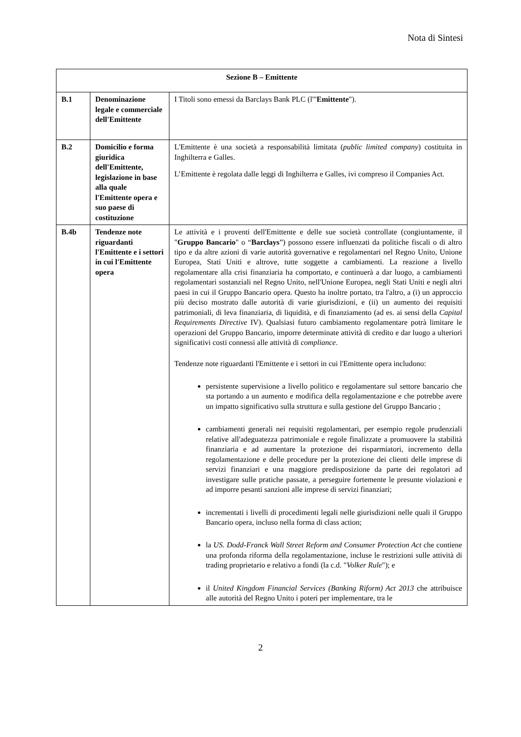Nota di Sintesi
| Sezione B – Emittente | | |
| B.1 | Denominazione legale e commerciale dell'Emittente | I Titoli sono emessi da Barclays Bank PLC (l'" Emittente "). |
| B.2 | Domicilio e forma giuridica dell'Emittente, legislazione in base alla quale l'Emittente opera e suo paese di costituzione | L'Emittente è una società a responsabilità limitata ( public limited company ) costituita in Inghilterra e Galles. L’Emittente è regolata dalle leggi di Inghilterra e Galles, ivi compreso il Companies Act. |
| B.4b | Tendenze note riguardanti l'Emittente e i settori in cui l'Emittente opera | Le attività e i proventi dell'Emittente e delle sue società controllate (congiuntamente, il " Gruppo Bancario " o “ Barclays ”) possono essere influenzati da politiche fiscali o di altro tipo e da altre azioni di varie autorità governative e regolamentari nel Regno Unito, Unione Europea, Stati Uniti e altrove, tutte soggette a cambiamenti. La reazione a livello regolamentare alla crisi finanziaria ha comportato, e continuerà a dar luogo, a cambiamenti regolamentari sostanziali nel Regno Unito, nell'Unione Europea, negli Stati Uniti e negli altri paesi in cui il Gruppo Bancario opera. Questo ha inoltre portato, tra l'altro, a (i) un approccio più deciso mostrato dalle autorità di varie giurisdizioni, e (ii) un aumento dei requisiti patrimoniali, di leva finanziaria, di liquidità, e di finanziamento (ad es. ai sensi della Capital Requirements Directive IV). Qualsiasi futuro cambiamento regolamentare potrà limitare le operazioni del Gruppo Bancario, imporre determinate attività di credito e dar luogo a ulteriori significativi costi connessi alle attività di compliance . Tendenze note riguardanti l'Emittente e i settori in cui l'Emittente opera includono: persistente supervisione a livello politico e regolamentare sul settore bancario che sta portando a un aumento e modifica della regolamentazione e che potrebbe avere un impatto significativo sulla struttura e sulla gestione del Gruppo Bancario ; cambiamenti generali nei requisiti regolamentari, per esempio regole prudenziali relative all'adeguatezza patrimoniale e regole finalizzate a promuovere la stabilità finanziaria e ad aumentare la protezione dei risparmiatori, incremento della regolamentazione e delle procedure per la protezione dei clienti delle imprese di servizi finanziari e una maggiore predisposizione da parte dei regolatori ad investigare sulle pratiche passate, a perseguire fortemente le presunte violazioni e ad imporre pesanti sanzioni alle imprese di servizi finanziari; incrementati i livelli di procedimenti legali nelle giurisdizioni nelle quali il Gruppo Bancario opera, incluso nella forma di class action; la US. Dodd-Franck Wall Street Reform and Consumer Protection Act che contiene una profonda riforma della regolamentazione, incluse le restrizioni sulle attività di trading proprietario e relativo a fondi (la c.d. " Volker Rule "); e il United Kingdom Financial Services (Banking Riform) Act 2013 che attribuisce alle autorità del Regno Unito i poteri per implementare, tra le |
2